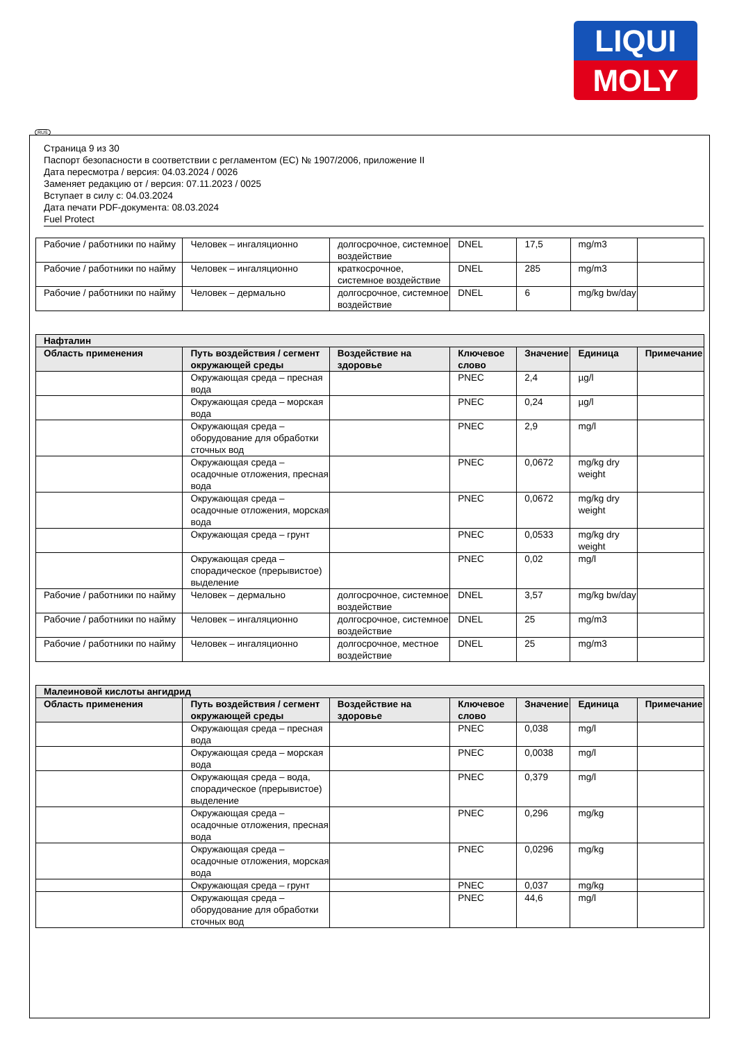LIQUI
MOLY
RUS
Страница 9 из 30
Паспорт безопасности в соответствии с регламентом (ЕС) № 1907/2006, приложение II
Дата пересмотра / версия: 04.03.2024 / 0026
Заменяет редакцию от / версия: 07.11.2023 / 0025
Вступает в силу с: 04.03.2024
Дата печати PDF-документа: 08.03.2024
Fuel Protect
| Рабочие / работники по найму | Человек – ингаляционно | долгосрочное, системное воздействие | DNEL | 17,5 | mg/m3 | |
| Рабочие / работники по найму | Человек – ингаляционно | краткосрочное, системное воздействие | DNEL | 285 | mg/m3 | |
| Рабочие / работники по найму | Человек – дермально | долгосрочное, системное воздействие | DNEL | 6 | mg/kg bw/day | |
| Нафталин | | | | | | |
| --- | --- | --- | --- | --- | --- | --- |
| Область применения | Путь воздействия / сегмент окружающей среды | Воздействие на здоровье | Ключевое слово | Значение | Единица | Примечание |
| | Окружающая среда – пресная вода | | PNEC | 2,4 | µg/l | |
| | Окружающая среда – морская вода | | PNEC | 0,24 | µg/l | |
| | Окружающая среда – оборудование для обработки сточных вод | | PNEC | 2,9 | mg/l | |
| | Окружающая среда – осадочные отложения, пресная вода | | PNEC | 0,0672 | mg/kg dry weight | |
| | Окружающая среда – осадочные отложения, морская вода | | PNEC | 0,0672 | mg/kg dry weight | |
| | Окружающая среда – грунт | | PNEC | 0,0533 | mg/kg dry weight | |
| | Окружающая среда – спорадическое (прерывистое) выделение | | PNEC | 0,02 | mg/l | |
| Рабочие / работники по найму | Человек – дермально | долгосрочное, системное воздействие | DNEL | 3,57 | mg/kg bw/day | |
| Рабочие / работники по найму | Человек – ингаляционно | долгосрочное, системное воздействие | DNEL | 25 | mg/m3 | |
| Рабочие / работники по найму | Человек – ингаляционно | долгосрочное, местное воздействие | DNEL | 25 | mg/m3 | |
| Малеиновой кислоты ангидрид | | | | | | |
| --- | --- | --- | --- | --- | --- | --- |
| Область применения | Путь воздействия / сегмент окружающей среды | Воздействие на здоровье | Ключевое слово | Значение | Единица | Примечание |
| | Окружающая среда – пресная вода | | PNEC | 0,038 | mg/l | |
| | Окружающая среда – морская вода | | PNEC | 0,0038 | mg/l | |
| | Окружающая среда – вода, спорадическое (прерывистое) выделение | | PNEC | 0,379 | mg/l | |
| | Окружающая среда – осадочные отложения, пресная вода | | PNEC | 0,296 | mg/kg | |
| | Окружающая среда – осадочные отложения, морская вода | | PNEC | 0,0296 | mg/kg | |
| | Окружающая среда – грунт | | PNEC | 0,037 | mg/kg | |
| | Окружающая среда – оборудование для обработки сточных вод | | PNEC | 44,6 | mg/l | |